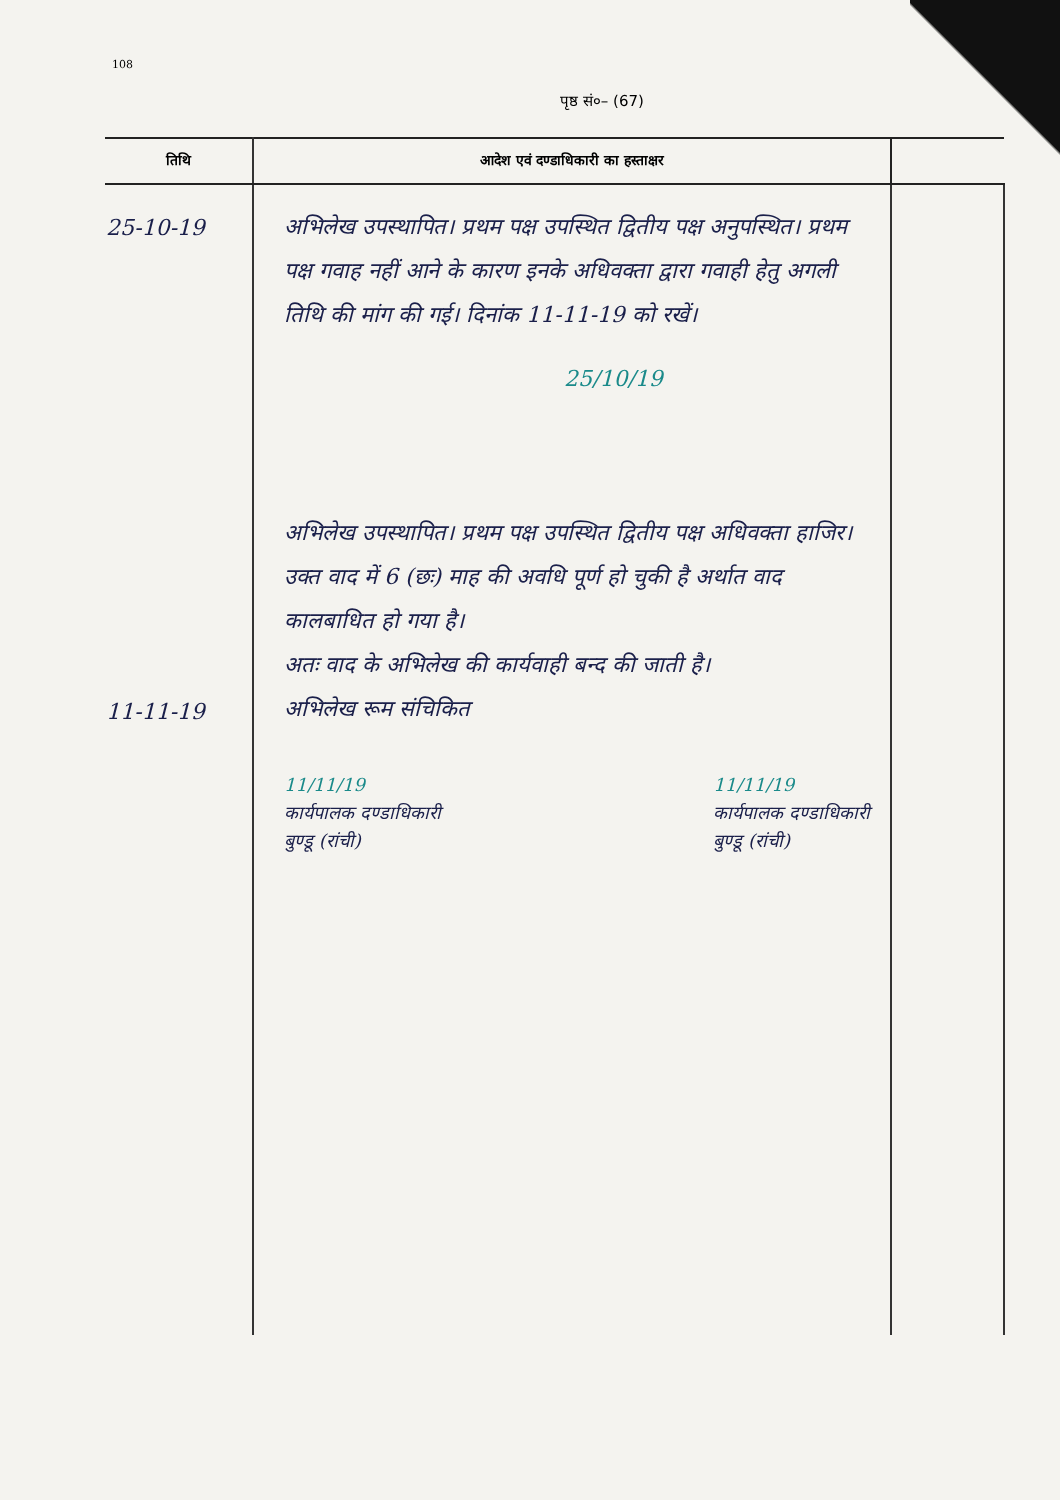108
पृष्ठ सं०– (67)
| तिथि | आदेश एवं दण्डाधिकारी का हस्ताक्षर | |
| --- | --- | --- |
| 25-10-19 11-11-19 | अभिलेख उपस्थापित। प्रथम पक्ष उपस्थित द्वितीय पक्ष अनुपस्थित। प्रथम पक्ष गवाह नहीं आने के कारण इनके अधिवक्ता द्वारा गवाही हेतु अगली तिथि की मांग की गई। दिनांक 11-11-19 को रखें। 25/10/19 अभिलेख उपस्थापित। प्रथम पक्ष उपस्थित द्वितीय पक्ष अधिवक्ता हाजिर। उक्त वाद में 6 (छः) माह की अवधि पूर्ण हो चुकी है अर्थात वाद कालबाधित हो गया है। अतः वाद के अभिलेख की कार्यवाही बन्द की जाती है। अभिलेख रूम संचिकित 11/11/19 कार्यपालक दण्डाधिकारी बुण्डू (रांची) 11/11/19 कार्यपालक दण्डाधिकारी बुण्डू (रांची) | |